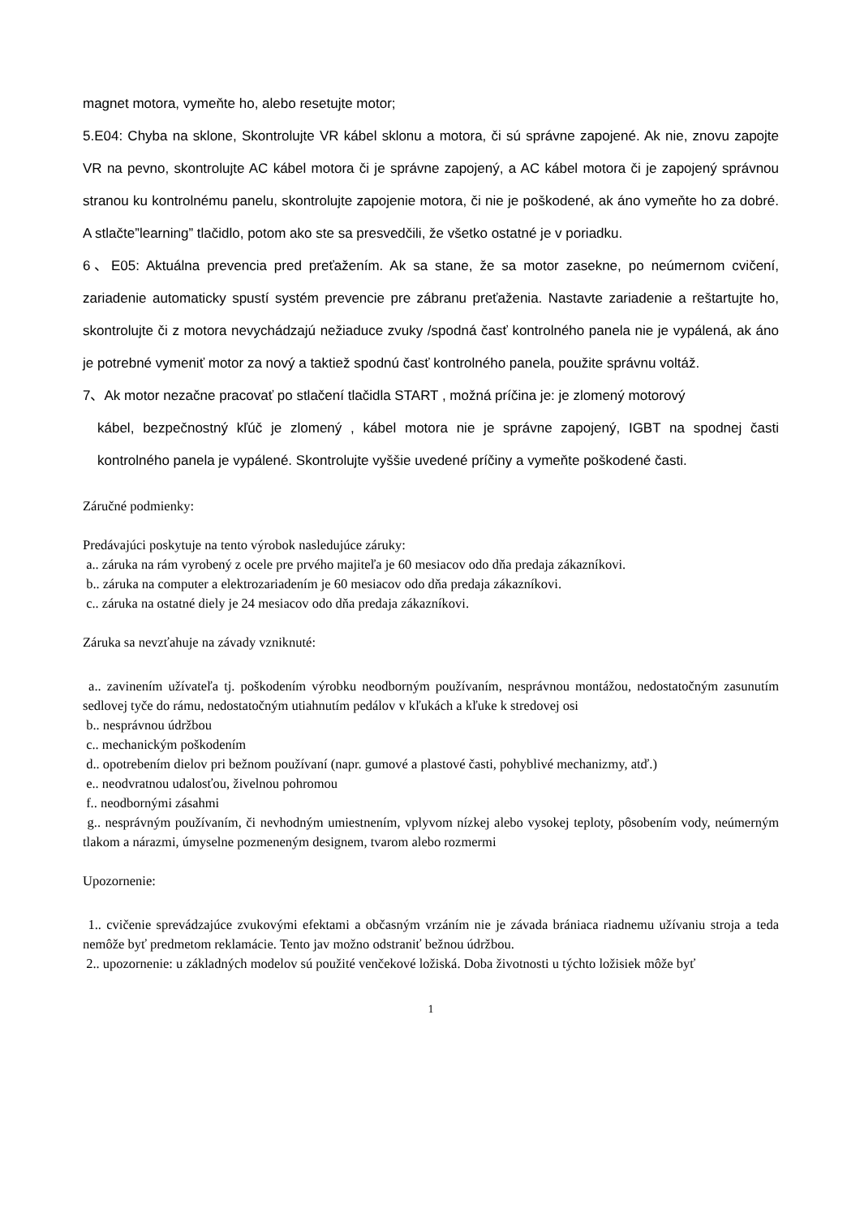magnet motora, vymeňte ho, alebo resetujte motor;
5.E04: Chyba na sklone, Skontrolujte VR kábel sklonu a motora, či sú správne zapojené. Ak nie, znovu zapojte VR na pevno, skontrolujte AC kábel motora či je správne zapojený, a AC kábel motora či je zapojený správnou stranou ku kontrolnému panelu, skontrolujte zapojenie motora, či nie je poškodené, ak áno vymeňte ho za dobré. A stlačte”learning” tlačidlo, potom ako ste sa presvedčili, že všetko ostatné je v poriadku.
6、E05: Aktuálna prevencia pred preťažením. Ak sa stane, že sa motor zasekne, po neúmernom cvičení, zariadenie automaticky spustí systém prevencie pre zábranu preťaženia. Nastavte zariadenie a reštartujte ho, skontrolujte či z motora nevychádzajú nežiaduce zvuky /spodná časť kontrolného panela nie je vypálená, ak áno je potrebné vymeniť motor za nový a taktiež spodnú časť kontrolného panela, použite správnu voltáž.
7、Ak motor nezačne pracovať po stlačení tlačidla START , možná príčina je: je zlomený motorový
kábel, bezpečnostný kľúč je zlomený , kábel motora nie je správne zapojený, IGBT na spodnej časti kontrolného panela je vypálené. Skontrolujte vyššie uvedené príčiny a vymeňte poškodené časti.
Záručné podmienky:
Predávajúci poskytuje na tento výrobok nasledujúce záruky:
a.. záruka na rám vyrobený z ocele pre prvého majiteľa je 60 mesiacov odo dňa predaja zákazníkovi.
b.. záruka na computer a elektrozariadením je 60 mesiacov odo dňa predaja zákazníkovi.
c.. záruka na ostatné diely je 24 mesiacov odo dňa predaja zákazníkovi.
Záruka sa nevzťahuje na závady vzniknuté:
a.. zavinením užívateľa tj. poškodením výrobku neodborným používaním, nesprávnou montážou, nedostatočným zasunutím sedlovej tyče do rámu, nedostatočným utiahnutím pedálov v kľukách a kľuke k stredovej osi
b.. nesprávnou údržbou
c.. mechanickým poškodením
d.. opotrebením dielov pri bežnom používaní (napr. gumové a plastové časti, pohyblivé mechanizmy, atď.)
e.. neodvratnou udalosťou, živelnou pohromou
f.. neodbornými zásahmi
g.. nesprávným používaním, či nevhodným umiestnením, vplyvom nízkej alebo vysokej teploty, pôsobením vody, neúmerným tlakom a nárazmi, úmyselne pozmeneným designem, tvarom alebo rozmermi
Upozornenie:
1.. cvičenie sprevádzajúce zvukovými efektami a občasným vrzáním nie je závada brániaca riadnemu užívaniu stroja a teda nemôže byť predmetom reklamácie. Tento jav možno odstraniť bežnou údržbou.
2.. upozornenie: u základných modelov sú použité venčekové ložiská. Doba životnosti u týchto ložisiek môže byť
1